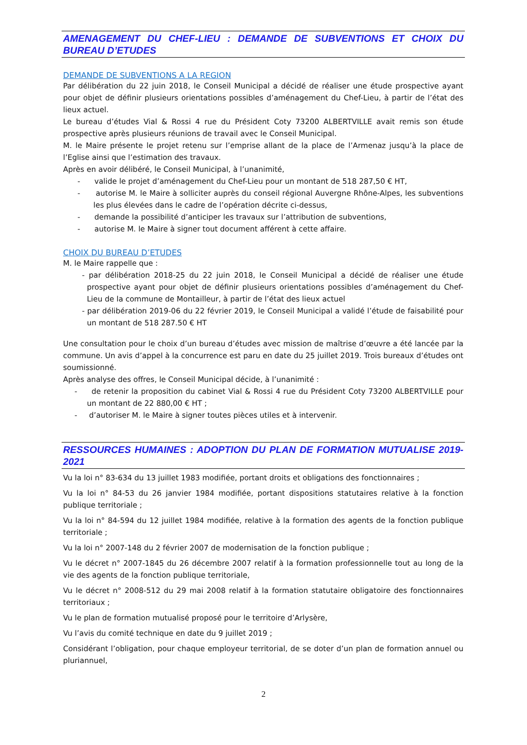AMENAGEMENT DU CHEF-LIEU : DEMANDE DE SUBVENTIONS ET CHOIX DU BUREAU D’ETUDES
DEMANDE DE SUBVENTIONS A LA REGION
Par délibération du 22 juin 2018, le Conseil Municipal a décidé de réaliser une étude prospective ayant pour objet de définir plusieurs orientations possibles d’aménagement du Chef-Lieu, à partir de l’état des lieux actuel.
Le bureau d’études Vial & Rossi 4 rue du Président Coty 73200 ALBERTVILLE avait remis son étude prospective après plusieurs réunions de travail avec le Conseil Municipal.
M. le Maire présente le projet retenu sur l’emprise allant de la place de l’Armenaz jusqu’à la place de l’Eglise ainsi que l’estimation des travaux.
Après en avoir délibéré, le Conseil Municipal, à l’unanimité,
- valide le projet d’aménagement du Chef-Lieu pour un montant de 518 287,50 € HT,
- autorise M. le Maire à solliciter auprès du conseil régional Auvergne Rhône-Alpes, les subventions les plus élevées dans le cadre de l’opération décrite ci-dessus,
- demande la possibilité d’anticiper les travaux sur l’attribution de subventions,
- autorise M. le Maire à signer tout document afférent à cette affaire.
CHOIX DU BUREAU D’ETUDES
M. le Maire rappelle que :
- par délibération 2018-25 du 22 juin 2018, le Conseil Municipal a décidé de réaliser une étude prospective ayant pour objet de définir plusieurs orientations possibles d’aménagement du Chef-Lieu de la commune de Montailleur, à partir de l’état des lieux actuel
- par délibération 2019-06 du 22 février 2019, le Conseil Municipal a validé l’étude de faisabilité pour un montant de 518 287.50 € HT
Une consultation pour le choix d’un bureau d’études avec mission de maîtrise d’œuvre a été lancée par la commune. Un avis d’appel à la concurrence est paru en date du 25 juillet 2019. Trois bureaux d’études ont soumissionné.
Après analyse des offres, le Conseil Municipal décide, à l’unanimité :
- de retenir la proposition du cabinet Vial & Rossi 4 rue du Président Coty 73200 ALBERTVILLE pour un montant de 22 880,00 € HT ;
- d’autoriser M. le Maire à signer toutes pièces utiles et à intervenir.
RESSOURCES HUMAINES : ADOPTION DU PLAN DE FORMATION MUTUALISE 2019-2021
Vu la loi n° 83-634 du 13 juillet 1983 modifiée, portant droits et obligations des fonctionnaires ;
Vu la loi n° 84-53 du 26 janvier 1984 modifiée, portant dispositions statutaires relative à la fonction publique territoriale ;
Vu la loi n° 84-594 du 12 juillet 1984 modifiée, relative à la formation des agents de la fonction publique territoriale ;
Vu la loi n° 2007-148 du 2 février 2007 de modernisation de la fonction publique ;
Vu le décret n° 2007-1845 du 26 décembre 2007 relatif à la formation professionnelle tout au long de la vie des agents de la fonction publique territoriale,
Vu le décret n° 2008-512 du 29 mai 2008 relatif à la formation statutaire obligatoire des fonctionnaires territoriaux ;
Vu le plan de formation mutualisé proposé pour le territoire d’Arlysère,
Vu l’avis du comité technique en date du 9 juillet 2019 ;
Considérant l’obligation, pour chaque employeur territorial, de se doter d’un plan de formation annuel ou pluriannuel,
2